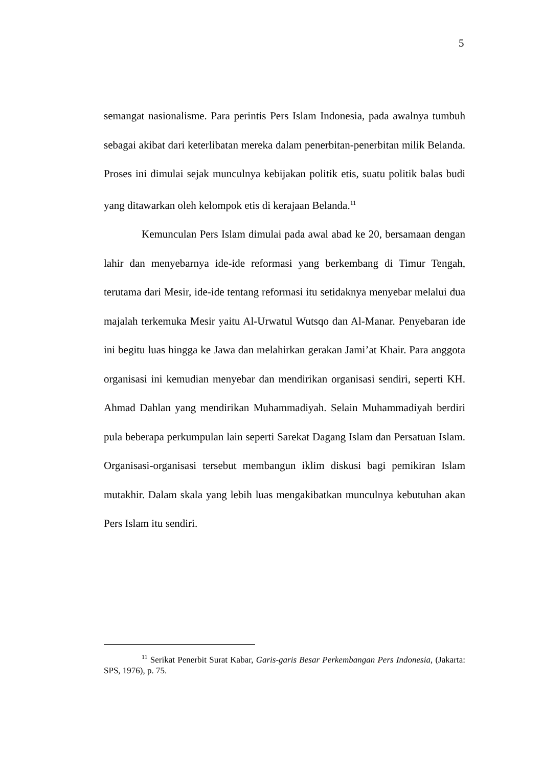5
semangat nasionalisme. Para perintis Pers Islam Indonesia, pada awalnya tumbuh sebagai akibat dari keterlibatan mereka dalam penerbitan-penerbitan milik Belanda. Proses ini dimulai sejak munculnya kebijakan politik etis, suatu politik balas budi yang ditawarkan oleh kelompok etis di kerajaan Belanda.<sup>11</sup>
Kemunculan Pers Islam dimulai pada awal abad ke 20, bersamaan dengan lahir dan menyebarnya ide-ide reformasi yang berkembang di Timur Tengah, terutama dari Mesir, ide-ide tentang reformasi itu setidaknya menyebar melalui dua majalah terkemuka Mesir yaitu Al-Urwatul Wutsqo dan Al-Manar. Penyebaran ide ini begitu luas hingga ke Jawa dan melahirkan gerakan Jami’at Khair. Para anggota organisasi ini kemudian menyebar dan mendirikan organisasi sendiri, seperti KH. Ahmad Dahlan yang mendirikan Muhammadiyah. Selain Muhammadiyah berdiri pula beberapa perkumpulan lain seperti Sarekat Dagang Islam dan Persatuan Islam. Organisasi-organisasi tersebut membangun iklim diskusi bagi pemikiran Islam mutakhir. Dalam skala yang lebih luas mengakibatkan munculnya kebutuhan akan Pers Islam itu sendiri.
<sup>11</sup> Serikat Penerbit Surat Kabar, Garis-garis Besar Perkembangan Pers Indonesia, (Jakarta: SPS, 1976), p. 75.